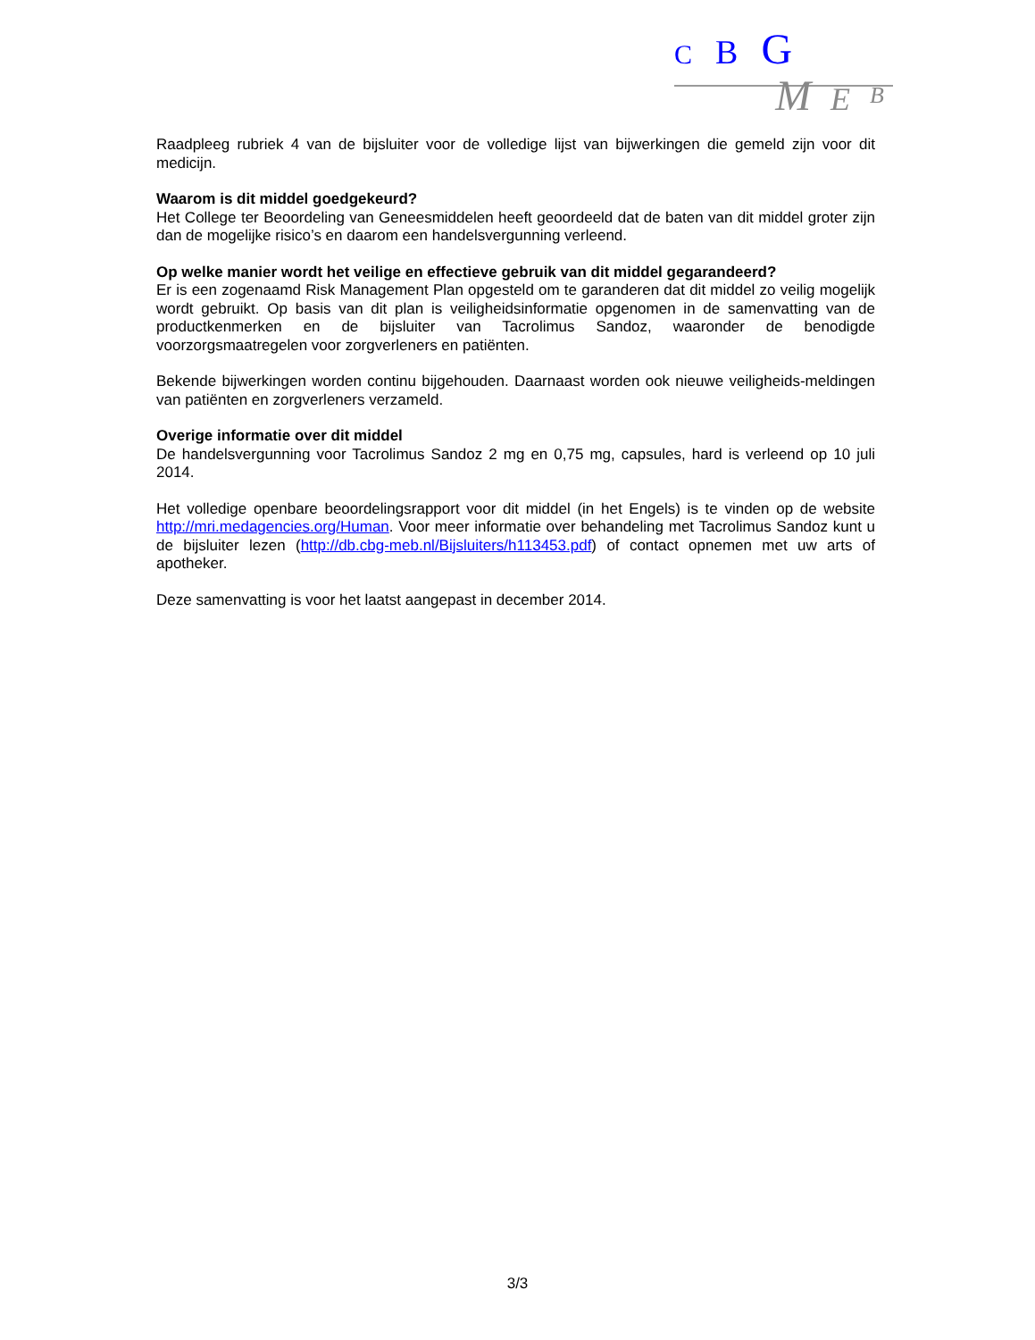C B G
M E B
Raadpleeg rubriek 4 van de bijsluiter voor de volledige lijst van bijwerkingen die gemeld zijn voor dit medicijn.
Waarom is dit middel goedgekeurd?
Het College ter Beoordeling van Geneesmiddelen heeft geoordeeld dat de baten van dit middel groter zijn dan de mogelijke risico’s en daarom een handelsvergunning verleend.
Op welke manier wordt het veilige en effectieve gebruik van dit middel gegarandeerd?
Er is een zogenaamd Risk Management Plan opgesteld om te garanderen dat dit middel zo veilig mogelijk wordt gebruikt. Op basis van dit plan is veiligheidsinformatie opgenomen in de samenvatting van de productkenmerken en de bijsluiter van Tacrolimus Sandoz, waaronder de benodigde voorzorgsmaatregelen voor zorgverleners en patiënten.
Bekende bijwerkingen worden continu bijgehouden. Daarnaast worden ook nieuwe veiligheids-meldingen van patiënten en zorgverleners verzameld.
Overige informatie over dit middel
De handelsvergunning voor Tacrolimus Sandoz 2 mg en 0,75 mg, capsules, hard is verleend op 10 juli 2014.
Het volledige openbare beoordelingsrapport voor dit middel (in het Engels) is te vinden op de website http://mri.medagencies.org/Human. Voor meer informatie over behandeling met Tacrolimus Sandoz kunt u de bijsluiter lezen (http://db.cbg-meb.nl/Bijsluiters/h113453.pdf) of contact opnemen met uw arts of apotheker.
Deze samenvatting is voor het laatst aangepast in december 2014.
3/3